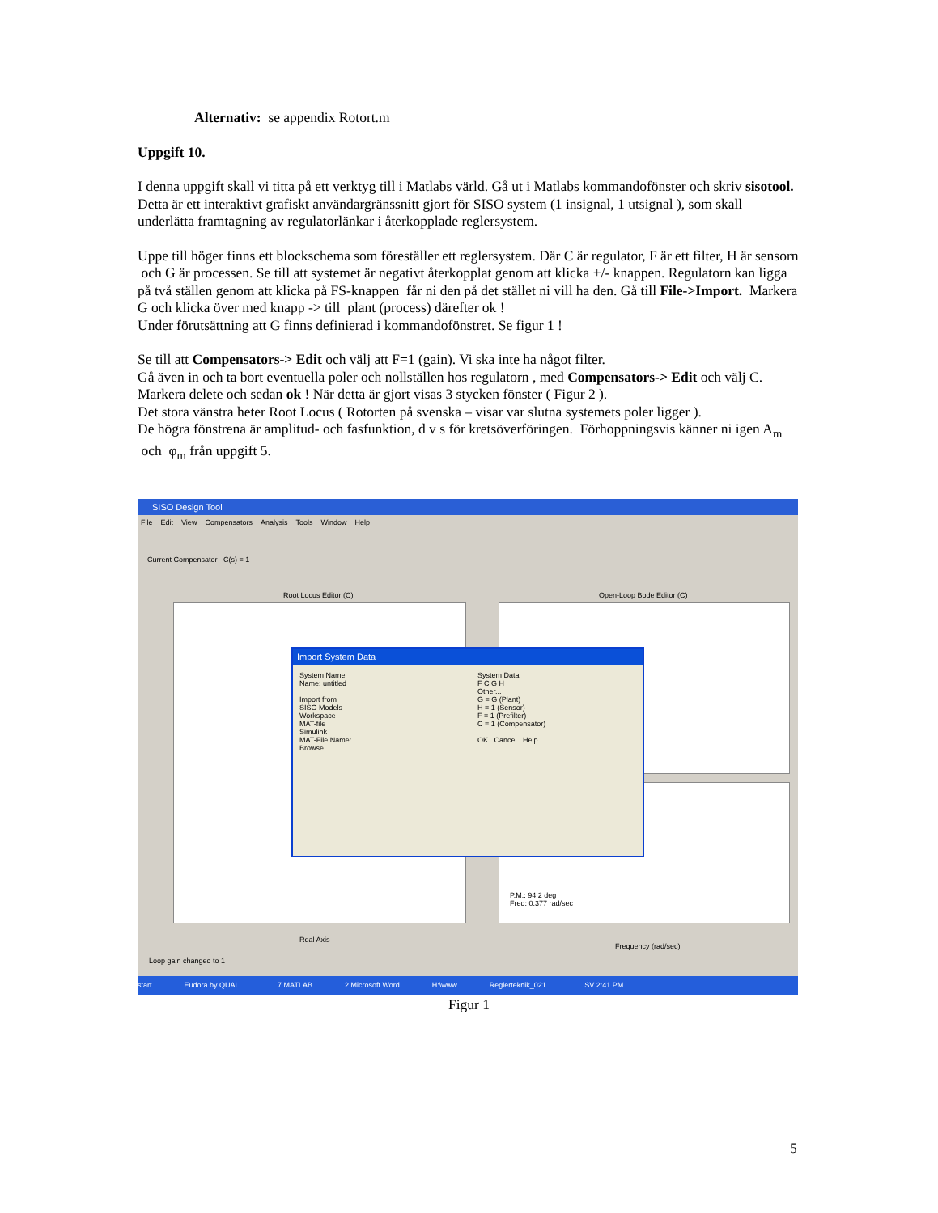Alternativ: se appendix Rotort.m
Uppgift 10.
I denna uppgift skall vi titta på ett verktyg till i Matlabs värld. Gå ut i Matlabs kommandofönster och skriv sisotool.
Detta är ett interaktivt grafiskt användargränssnitt gjort för SISO system (1 insignal, 1 utsignal ), som skall underlätta framtagning av regulatorlänkar i återkopplade reglersystem.
Uppe till höger finns ett blockschema som föreställer ett reglersystem. Där C är regulator, F är ett filter, H är sensorn och G är processen. Se till att systemet är negativt återkopplat genom att klicka +/- knappen. Regulatorn kan ligga på två ställen genom att klicka på FS-knappen får ni den på det stället ni vill ha den. Gå till File->Import. Markera G och klicka över med knapp -> till plant (process) därefter ok !
Under förutsättning att G finns definierad i kommandofönstret. Se figur 1 !
Se till att Compensators-> Edit och välj att F=1 (gain). Vi ska inte ha något filter.
Gå även in och ta bort eventuella poler och nollställen hos regulatorn , med Compensators-> Edit och välj C. Markera delete och sedan ok ! När detta är gjort visas 3 stycken fönster ( Figur 2 ).
Det stora vänstra heter Root Locus ( Rotorten på svenska – visar var slutna systemets poler ligger ).
De högra fönstrena är amplitud- och fasfunktion, d v s för kretsöverföringen. Förhoppningsvis känner ni igen A<sub>m</sub> och φ<sub>m</sub> från uppgift 5.
SISO Design Tool
File Edit View Compensators Analysis Tools Window Help
Current Compensator C(s) = 1
Root Locus Editor (C)
Real Axis
Open-Loop Bode Editor (C)
P.M.: 94.2 deg
Freq: 0.377 rad/sec
Frequency (rad/sec)
Loop gain changed to 1
Import System Data
System Name
Name: untitled
Import from
SISO Models
Workspace
MAT-file
Simulink
MAT-File Name:
Browse
System Data
F C G H
Other...
G = G (Plant)
H = 1 (Sensor)
F = 1 (Prefilter)
C = 1 (Compensator)
OK Cancel Help
start Eudora by QUAL... 7 MATLAB 2 Microsoft Word H:\www Reglerteknik_021... SV 2:41 PM
Figur 1
5